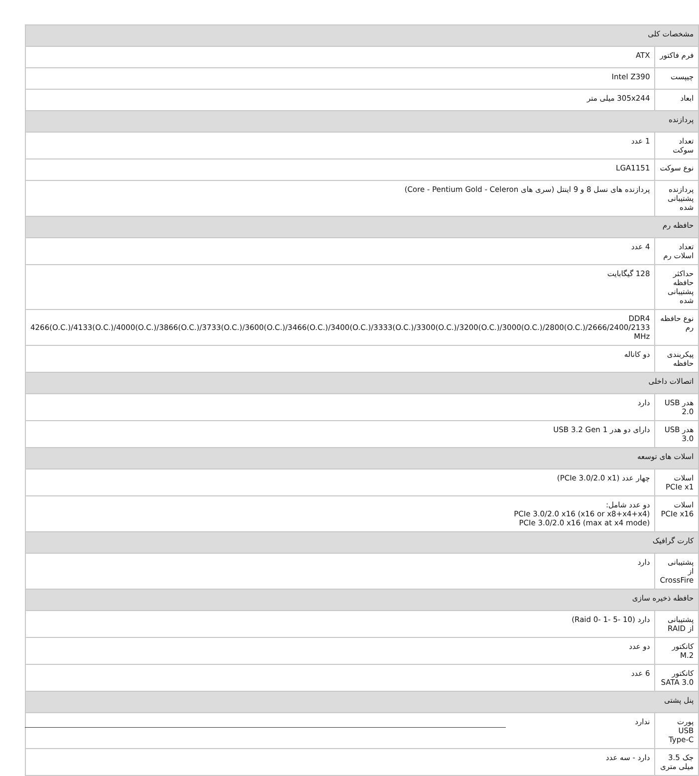| مشخصات کلی | |
| --- | --- |
| فرم فاکتور | ATX |
| چیپست | Intel Z390 |
| ابعاد | 305x244 میلی متر |
| پردازنده | |
| تعداد سوکت | 1 عدد |
| نوع سوکت | LGA1151 |
| پردازنده پشتیبانی شده | پردازنده های نسل 8 و 9 اینتل (سری های Core - Pentium Gold - Celeron) |
| حافظه رم | |
| تعداد اسلات رم | 4 عدد |
| حداکثر حافظه پشتیبانی شده | 128 گیگابایت |
| نوع حافظه رم | DDR4 4266(O.C.)/4133(O.C.)/4000(O.C.)/3866(O.C.)/3733(O.C.)/3600(O.C.)/3466(O.C.)/3400(O.C.)/3333(O.C.)/3300(O.C.)/3200(O.C.)/3000(O.C.)/2800(O.C.)/2666/2400/2133 MHz |
| پیکربندی حافظه | دو کاناله |
| اتصالات داخلی | |
| هدر USB 2.0 | دارد |
| هدر USB 3.0 | دارای دو هدر USB 3.2 Gen 1 |
| اسلات های توسعه | |
| اسلات PCIe x1 | چهار عدد (PCIe 3.0/2.0 x1) |
| اسلات PCIe x16 | دو عدد شامل: PCIe 3.0/2.0 x16 (x16 or x8+x4+x4) PCIe 3.0/2.0 x16 (max at x4 mode) |
| کارت گرافیک | |
| پشتیبانی از CrossFire | دارد |
| حافظه ذخیره سازی | |
| پشتیبانی از RAID | دارد (Raid 0- 1- 5- 10) |
| کانکتور M.2 | دو عدد |
| کانکتور SATA 3.0 | 6 عدد |
| پنل پشتی | |
| پورت USB Type-C | ندارد |
| جک 3.5 میلی متری | دارد - سه عدد |